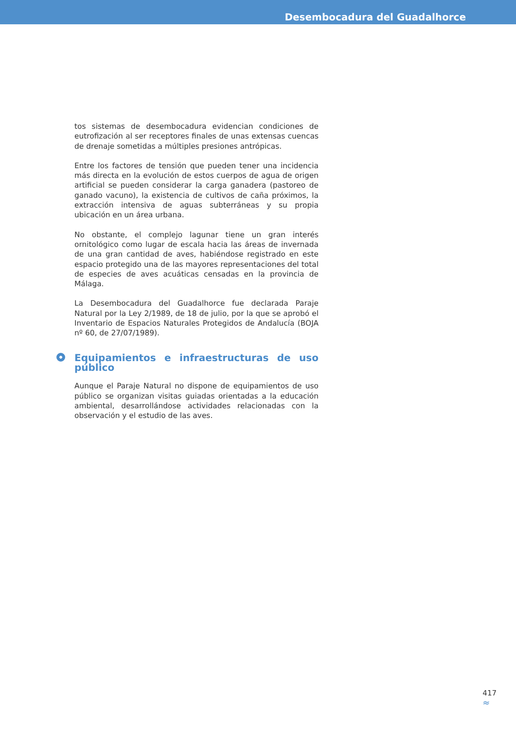Desembocadura del Guadalhorce
tos sistemas de desembocadura evidencian condiciones de eutrofización al ser receptores finales de unas extensas cuencas de drenaje sometidas a múltiples presiones antrópicas.
Entre los factores de tensión que pueden tener una incidencia más directa en la evolución de estos cuerpos de agua de origen artificial se pueden considerar la carga ganadera (pastoreo de ganado vacuno), la existencia de cultivos de caña próximos, la extracción intensiva de aguas subterráneas y su propia ubicación en un área urbana.
No obstante, el complejo lagunar tiene un gran interés ornitológico como lugar de escala hacia las áreas de invernada de una gran cantidad de aves, habiéndose registrado en este espacio protegido una de las mayores representaciones del total de especies de aves acuáticas censadas en la provincia de Málaga.
La Desembocadura del Guadalhorce fue declarada Paraje Natural por la Ley 2/1989, de 18 de julio, por la que se aprobó el Inventario de Espacios Naturales Protegidos de Andalucía (BOJA nº 60, de 27/07/1989).
Equipamientos e infraestructuras de uso público
Aunque el Paraje Natural no dispone de equipamientos de uso público se organizan visitas guiadas orientadas a la educación ambiental, desarrollándose actividades relacionadas con la observación y el estudio de las aves.
417
≈